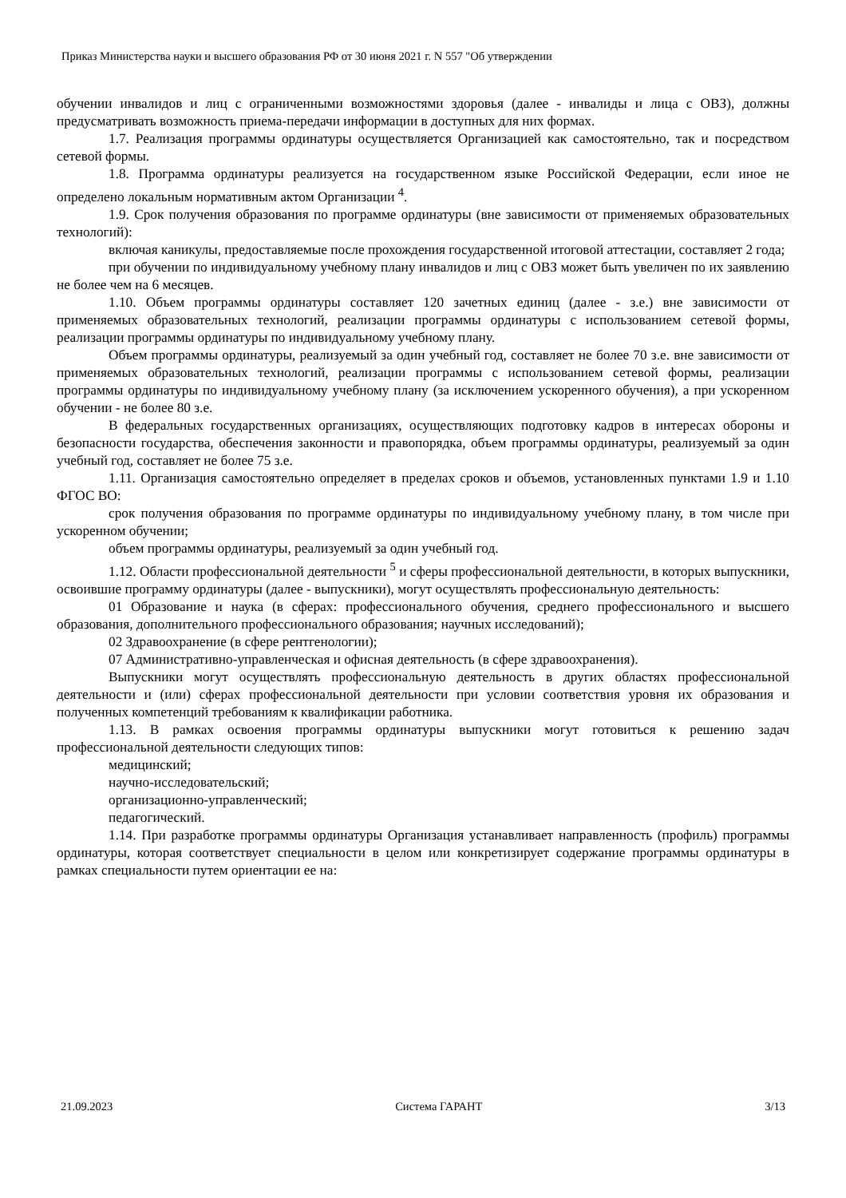Приказ Министерства науки и высшего образования РФ от 30 июня 2021 г. N 557 "Об утверждении
обучении инвалидов и лиц с ограниченными возможностями здоровья (далее - инвалиды и лица с ОВЗ), должны предусматривать возможность приема-передачи информации в доступных для них формах.
1.7. Реализация программы ординатуры осуществляется Организацией как самостоятельно, так и посредством сетевой формы.
1.8. Программа ординатуры реализуется на государственном языке Российской Федерации, если иное не определено локальным нормативным актом Организации <sup>4</sup>.
1.9. Срок получения образования по программе ординатуры (вне зависимости от применяемых образовательных технологий):
включая каникулы, предоставляемые после прохождения государственной итоговой аттестации, составляет 2 года;
при обучении по индивидуальному учебному плану инвалидов и лиц с ОВЗ может быть увеличен по их заявлению не более чем на 6 месяцев.
1.10. Объем программы ординатуры составляет 120 зачетных единиц (далее - з.е.) вне зависимости от применяемых образовательных технологий, реализации программы ординатуры с использованием сетевой формы, реализации программы ординатуры по индивидуальному учебному плану.
Объем программы ординатуры, реализуемый за один учебный год, составляет не более 70 з.е. вне зависимости от применяемых образовательных технологий, реализации программы с использованием сетевой формы, реализации программы ординатуры по индивидуальному учебному плану (за исключением ускоренного обучения), а при ускоренном обучении - не более 80 з.е.
В федеральных государственных организациях, осуществляющих подготовку кадров в интересах обороны и безопасности государства, обеспечения законности и правопорядка, объем программы ординатуры, реализуемый за один учебный год, составляет не более 75 з.е.
1.11. Организация самостоятельно определяет в пределах сроков и объемов, установленных пунктами 1.9 и 1.10 ФГОС ВО:
срок получения образования по программе ординатуры по индивидуальному учебному плану, в том числе при ускоренном обучении;
объем программы ординатуры, реализуемый за один учебный год.
1.12. Области профессиональной деятельности <sup>5</sup> и сферы профессиональной деятельности, в которых выпускники, освоившие программу ординатуры (далее - выпускники), могут осуществлять профессиональную деятельность:
01 Образование и наука (в сферах: профессионального обучения, среднего профессионального и высшего образования, дополнительного профессионального образования; научных исследований);
02 Здравоохранение (в сфере рентгенологии);
07 Административно-управленческая и офисная деятельность (в сфере здравоохранения).
Выпускники могут осуществлять профессиональную деятельность в других областях профессиональной деятельности и (или) сферах профессиональной деятельности при условии соответствия уровня их образования и полученных компетенций требованиям к квалификации работника.
1.13. В рамках освоения программы ординатуры выпускники могут готовиться к решению задач профессиональной деятельности следующих типов:
медицинский;
научно-исследовательский;
организационно-управленческий;
педагогический.
1.14. При разработке программы ординатуры Организация устанавливает направленность (профиль) программы ординатуры, которая соответствует специальности в целом или конкретизирует содержание программы ординатуры в рамках специальности путем ориентации ее на:
21.09.2023 Система ГАРАНТ 3/13